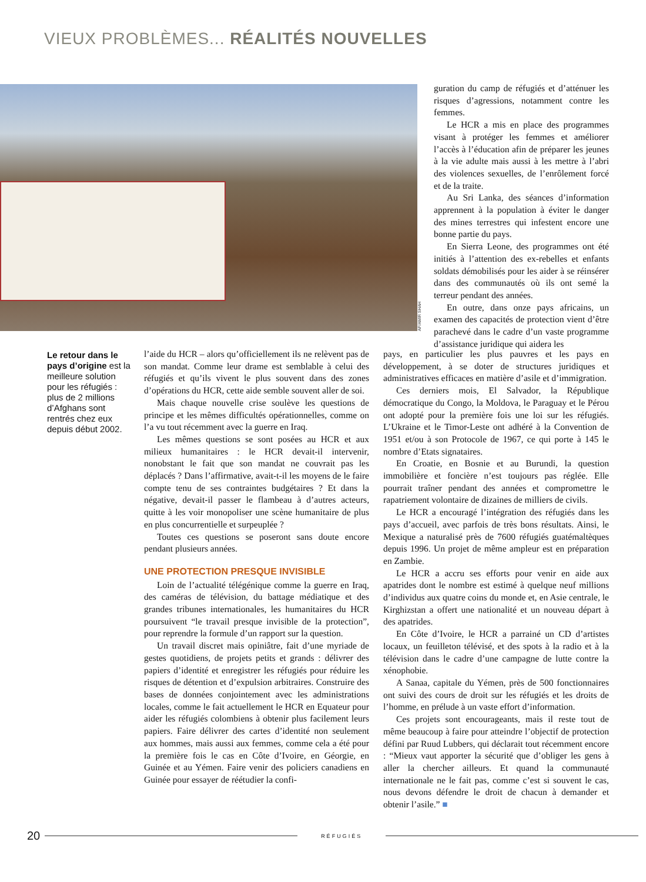VIEUX PROBLÈMES... RÉALITÉS NOUVELLES
AP/AMIR SHAH
guration du camp de réfugiés et d’atténuer les risques d’agressions, notamment contre les femmes.
Le HCR a mis en place des programmes visant à protéger les femmes et améliorer l’accès à l’éducation afin de préparer les jeunes à la vie adulte mais aussi à les mettre à l’abri des violences sexuelles, de l’enrôlement forcé et de la traite.
Au Sri Lanka, des séances d’information apprennent à la population à éviter le danger des mines terrestres qui infestent encore une bonne partie du pays.
En Sierra Leone, des programmes ont été initiés à l’attention des ex-rebelles et enfants soldats démobilisés pour les aider à se réinsérer dans des communautés où ils ont semé la terreur pendant des années.
En outre, dans onze pays africains, un examen des capacités de protection vient d’être parachevé dans le cadre d’un vaste programme d’assistance juridique qui aidera les
Le retour dans le pays d’origine est la meilleure solution pour les réfugiés : plus de 2 millions d’Afghans sont rentrés chez eux depuis début 2002.
l’aide du HCR – alors qu’officiellement ils ne relèvent pas de son mandat. Comme leur drame est semblable à celui des réfugiés et qu’ils vivent le plus souvent dans des zones d’opérations du HCR, cette aide semble souvent aller de soi.
Mais chaque nouvelle crise soulève les questions de principe et les mêmes difficultés opérationnelles, comme on l’a vu tout récemment avec la guerre en Iraq.
Les mêmes questions se sont posées au HCR et aux milieux humanitaires : le HCR devait-il intervenir, nonobstant le fait que son mandat ne couvrait pas les déplacés ? Dans l’affirmative, avait-t-il les moyens de le faire compte tenu de ses contraintes budgétaires ? Et dans la négative, devait-il passer le flambeau à d’autres acteurs, quitte à les voir monopoliser une scène humanitaire de plus en plus concurrentielle et surpeuplée ?
Toutes ces questions se poseront sans doute encore pendant plusieurs années.
UNE PROTECTION PRESQUE INVISIBLE
Loin de l’actualité télégénique comme la guerre en Iraq, des caméras de télévision, du battage médiatique et des grandes tribunes internationales, les humanitaires du HCR poursuivent “le travail presque invisible de la protection”, pour reprendre la formule d’un rapport sur la question.
Un travail discret mais opiniâtre, fait d’une myriade de gestes quotidiens, de projets petits et grands : délivrer des papiers d’identité et enregistrer les réfugiés pour réduire les risques de détention et d’expulsion arbitraires. Construire des bases de données conjointement avec les administrations locales, comme le fait actuellement le HCR en Equateur pour aider les réfugiés colombiens à obtenir plus facilement leurs papiers. Faire délivrer des cartes d’identité non seulement aux hommes, mais aussi aux femmes, comme cela a été pour la première fois le cas en Côte d’Ivoire, en Géorgie, en Guinée et au Yémen. Faire venir des policiers canadiens en Guinée pour essayer de réétudier la confi-
pays, en particulier les plus pauvres et les pays en développement, à se doter de structures juridiques et administratives efficaces en matière d’asile et d’immigration.
Ces derniers mois, El Salvador, la République démocratique du Congo, la Moldova, le Paraguay et le Pérou ont adopté pour la première fois une loi sur les réfugiés. L’Ukraine et le Timor-Leste ont adhéré à la Convention de 1951 et/ou à son Protocole de 1967, ce qui porte à 145 le nombre d’Etats signataires.
En Croatie, en Bosnie et au Burundi, la question immobilière et foncière n’est toujours pas réglée. Elle pourrait traîner pendant des années et compromettre le rapatriement volontaire de dizaines de milliers de civils.
Le HCR a encouragé l’intégration des réfugiés dans les pays d’accueil, avec parfois de très bons résultats. Ainsi, le Mexique a naturalisé près de 7600 réfugiés guatémaltèques depuis 1996. Un projet de même ampleur est en préparation en Zambie.
Le HCR a accru ses efforts pour venir en aide aux apatrides dont le nombre est estimé à quelque neuf millions d’individus aux quatre coins du monde et, en Asie centrale, le Kirghizstan a offert une nationalité et un nouveau départ à des apatrides.
En Côte d’Ivoire, le HCR a parrainé un CD d’artistes locaux, un feuilleton télévisé, et des spots à la radio et à la télévision dans le cadre d’une campagne de lutte contre la xénophobie.
A Sanaa, capitale du Yémen, près de 500 fonctionnaires ont suivi des cours de droit sur les réfugiés et les droits de l’homme, en prélude à un vaste effort d’information.
Ces projets sont encourageants, mais il reste tout de même beaucoup à faire pour atteindre l’objectif de protection défini par Ruud Lubbers, qui déclarait tout récemment encore : “Mieux vaut apporter la sécurité que d’obliger les gens à aller la chercher ailleurs. Et quand la communauté internationale ne le fait pas, comme c’est si souvent le cas, nous devons défendre le droit de chacun à demander et obtenir l’asile.” ■
20 RÉFUGIÉS